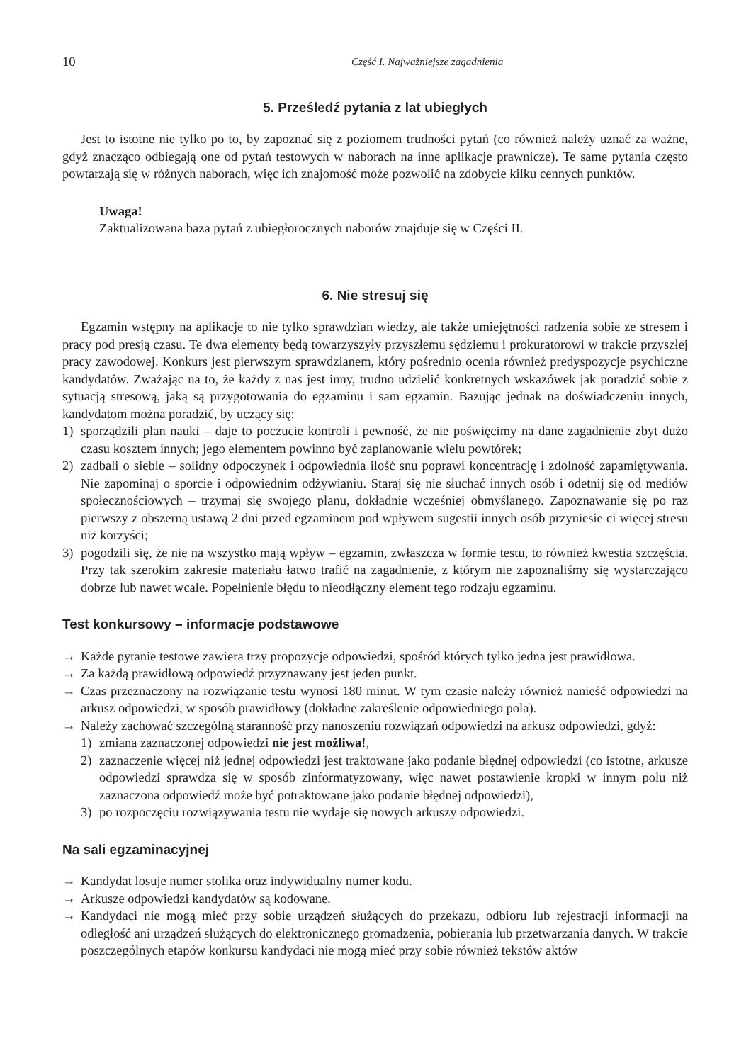10 Część I. Najważniejsze zagadnienia
5. Prześledź pytania z lat ubiegłych
Jest to istotne nie tylko po to, by zapoznać się z poziomem trudności pytań (co również należy uznać za ważne, gdyż znacząco odbiegają one od pytań testowych w naborach na inne aplikacje prawnicze). Te same pytania często powtarzają się w różnych naborach, więc ich znajomość może pozwolić na zdobycie kilku cennych punktów.
Uwaga!
Zaktualizowana baza pytań z ubiegłorocznych naborów znajduje się w Części II.
6. Nie stresuj się
Egzamin wstępny na aplikacje to nie tylko sprawdzian wiedzy, ale także umiejętności radzenia sobie ze stresem i pracy pod presją czasu. Te dwa elementy będą towarzyszyły przyszłemu sędziemu i prokuratorowi w trakcie przyszłej pracy zawodowej. Konkurs jest pierwszym sprawdzianem, który pośrednio ocenia również predyspozycje psychiczne kandydatów. Zważając na to, że każdy z nas jest inny, trudno udzielić konkretnych wskazówek jak poradzić sobie z sytuacją stresową, jaką są przygotowania do egzaminu i sam egzamin. Bazując jednak na doświadczeniu innych, kandydatom można poradzić, by uczący się:
1) sporządzili plan nauki – daje to poczucie kontroli i pewność, że nie poświęcimy na dane zagadnienie zbyt dużo czasu kosztem innych; jego elementem powinno być zaplanowanie wielu powtórek;
2) zadbali o siebie – solidny odpoczynek i odpowiednia ilość snu poprawi koncentrację i zdolność zapamiętywania. Nie zapominaj o sporcie i odpowiednim odżywianiu. Staraj się nie słuchać innych osób i odetnij się od mediów społecznościowych – trzymaj się swojego planu, dokładnie wcześniej obmyślanego. Zapoznawanie się po raz pierwszy z obszerną ustawą 2 dni przed egzaminem pod wpływem sugestii innych osób przyniesie ci więcej stresu niż korzyści;
3) pogodzili się, że nie na wszystko mają wpływ – egzamin, zwłaszcza w formie testu, to również kwestia szczęścia. Przy tak szerokim zakresie materiału łatwo trafić na zagadnienie, z którym nie zapoznaliśmy się wystarczająco dobrze lub nawet wcale. Popełnienie błędu to nieodłączny element tego rodzaju egzaminu.
Test konkursowy – informacje podstawowe
→ Każde pytanie testowe zawiera trzy propozycje odpowiedzi, spośród których tylko jedna jest prawidłowa.
→ Za każdą prawidłową odpowiedź przyznawany jest jeden punkt.
→ Czas przeznaczony na rozwiązanie testu wynosi 180 minut. W tym czasie należy również nanieść odpowiedzi na arkusz odpowiedzi, w sposób prawidłowy (dokładne zakreślenie odpowiedniego pola).
→ Należy zachować szczególną staranność przy nanoszeniu rozwiązań odpowiedzi na arkusz odpowiedzi, gdyż:
1) zmiana zaznaczonej odpowiedzi nie jest możliwa!,
2) zaznaczenie więcej niż jednej odpowiedzi jest traktowane jako podanie błędnej odpowiedzi (co istotne, arkusze odpowiedzi sprawdza się w sposób zinformatyzowany, więc nawet postawienie kropki w innym polu niż zaznaczona odpowiedź może być potraktowane jako podanie błędnej odpowiedzi),
3) po rozpoczęciu rozwiązywania testu nie wydaje się nowych arkuszy odpowiedzi.
Na sali egzaminacyjnej
→ Kandydat losuje numer stolika oraz indywidualny numer kodu.
→ Arkusze odpowiedzi kandydatów są kodowane.
→ Kandydaci nie mogą mieć przy sobie urządzeń służących do przekazu, odbioru lub rejestracji informacji na odległość ani urządzeń służących do elektronicznego gromadzenia, pobierania lub przetwarzania danych. W trakcie poszczególnych etapów konkursu kandydaci nie mogą mieć przy sobie również tekstów aktów